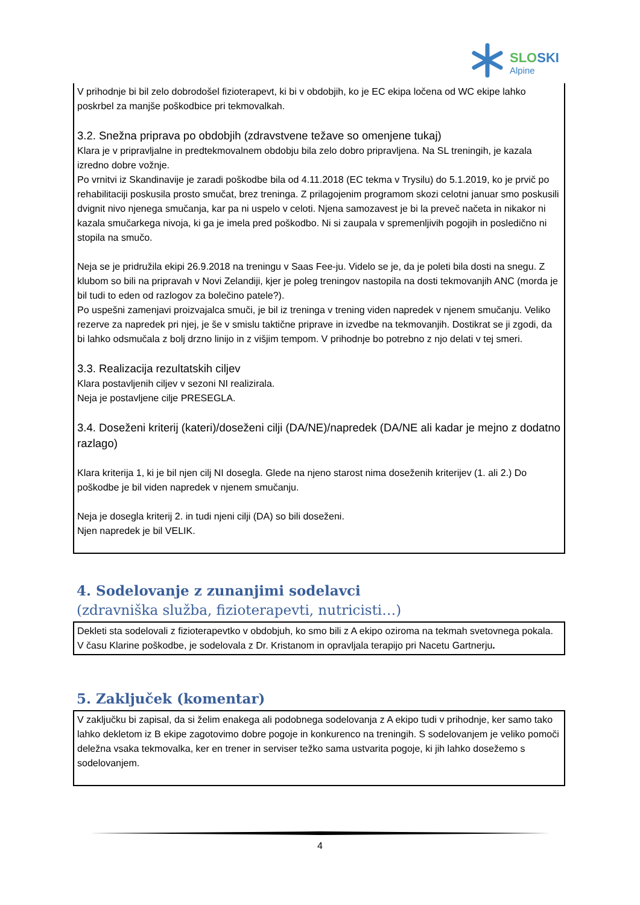SLOSKI
Alpine
V prihodnje bi bil zelo dobrodošel fizioterapevt, ki bi v obdobjih, ko je EC ekipa ločena od WC ekipe lahko poskrbel za manjše poškodbice pri tekmovalkah.
3.2. Snežna priprava po obdobjih (zdravstvene težave so omenjene tukaj)
Klara je v pripravljalne in predtekmovalnem obdobju bila zelo dobro pripravljena. Na SL treningih, je kazala izredno dobre vožnje.
Po vrnitvi iz Skandinavije je zaradi poškodbe bila od 4.11.2018 (EC tekma v Trysilu) do 5.1.2019, ko je prvič po rehabilitaciji poskusila prosto smučat, brez treninga. Z prilagojenim programom skozi celotni januar smo poskusili dvignit nivo njenega smučanja, kar pa ni uspelo v celoti. Njena samozavest je bi la preveč načeta in nikakor ni kazala smučarkega nivoja, ki ga je imela pred poškodbo. Ni si zaupala v spremenljivih pogojih in posledično ni stopila na smučo.
Neja se je pridružila ekipi 26.9.2018 na treningu v Saas Fee-ju. Videlo se je, da je poleti bila dosti na snegu. Z klubom so bili na pripravah v Novi Zelandiji, kjer je poleg treningov nastopila na dosti tekmovanjih ANC (morda je bil tudi to eden od razlogov za bolečino patele?).
Po uspešni zamenjavi proizvajalca smuči, je bil iz treninga v trening viden napredek v njenem smučanju. Veliko rezerve za napredek pri njej, je še v smislu taktične priprave in izvedbe na tekmovanjih. Dostikrat se ji zgodi, da bi lahko odsmučala z bolj drzno linijo in z višjim tempom. V prihodnje bo potrebno z njo delati v tej smeri.
3.3. Realizacija rezultatskih ciljev
Klara postavljenih ciljev v sezoni NI realizirala.
Neja je postavljene cilje PRESEGLA.
3.4. Doseženi kriterij (kateri)/doseženi cilji (DA/NE)/napredek (DA/NE ali kadar je mejno z dodatno razlago)
Klara kriterija 1, ki je bil njen cilj NI dosegla. Glede na njeno starost nima doseženih kriterijev (1. ali 2.) Do poškodbe je bil viden napredek v njenem smučanju.
Neja je dosegla kriterij 2. in tudi njeni cilji (DA) so bili doseženi.
Njen napredek je bil VELIK.
4. Sodelovanje z zunanjimi sodelavci
(zdravniška služba, fizioterapevti, nutricisti…)
Dekleti sta sodelovali z fizioterapevtko v obdobjuh, ko smo bili z A ekipo oziroma na tekmah svetovnega pokala.
V času Klarine poškodbe, je sodelovala z Dr. Kristanom in opravljala terapijo pri Nacetu Gartnerju.
5. Zaključek (komentar)
V zaključku bi zapisal, da si želim enakega ali podobnega sodelovanja z A ekipo tudi v prihodnje, ker samo tako lahko dekletom iz B ekipe zagotovimo dobre pogoje in konkurenco na treningih. S sodelovanjem je veliko pomoči deležna vsaka tekmovalka, ker en trener in serviser težko sama ustvarita pogoje, ki jih lahko dosežemo s sodelovanjem.
4